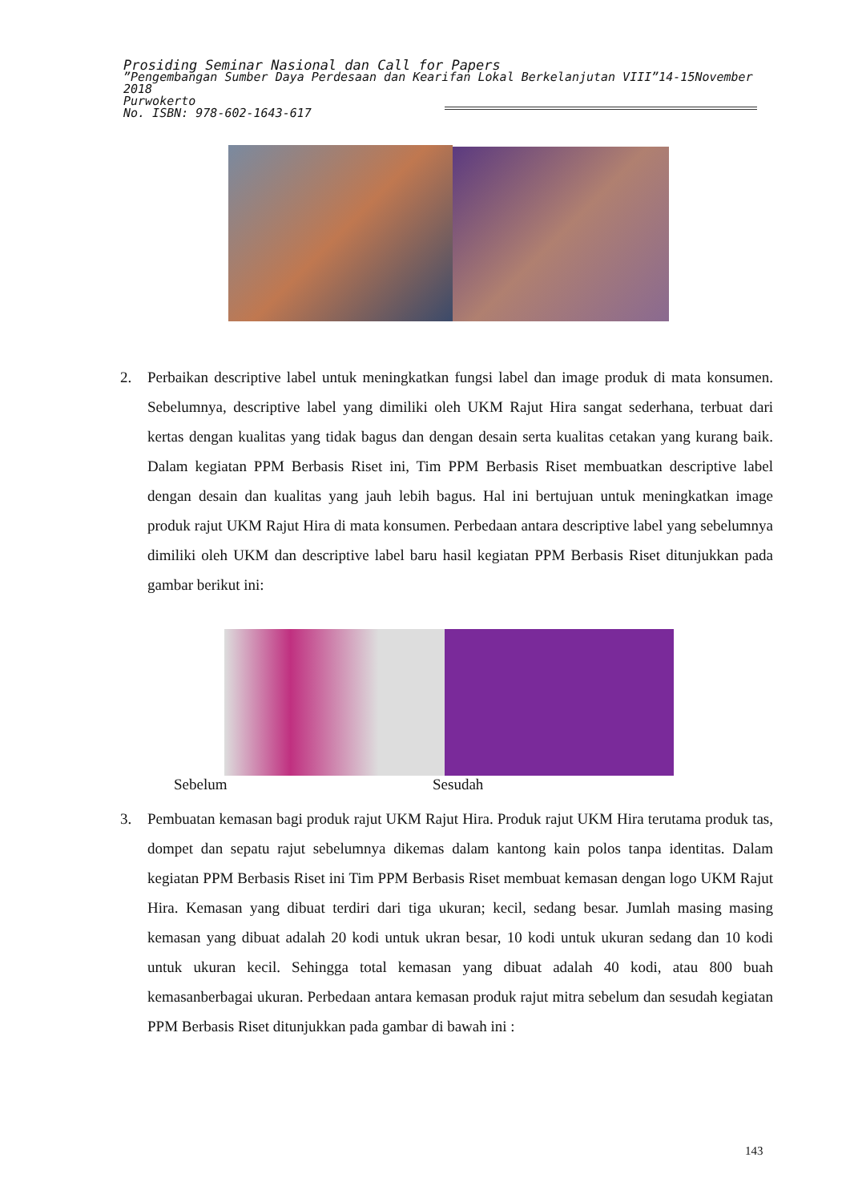Prosiding Seminar Nasional dan Call for Papers
”Pengembangan Sumber Daya Perdesaan dan Kearifan Lokal Berkelanjutan VIII”14-15November 2018
Purwokerto
No. ISBN: 978-602-1643-617
2. Perbaikan descriptive label untuk meningkatkan fungsi label dan image produk di mata konsumen. Sebelumnya, descriptive label yang dimiliki oleh UKM Rajut Hira sangat sederhana, terbuat dari kertas dengan kualitas yang tidak bagus dan dengan desain serta kualitas cetakan yang kurang baik. Dalam kegiatan PPM Berbasis Riset ini, Tim PPM Berbasis Riset membuatkan descriptive label dengan desain dan kualitas yang jauh lebih bagus. Hal ini bertujuan untuk meningkatkan image produk rajut UKM Rajut Hira di mata konsumen. Perbedaan antara descriptive label yang sebelumnya dimiliki oleh UKM dan descriptive label baru hasil kegiatan PPM Berbasis Riset ditunjukkan pada gambar berikut ini:
Sebelum Sesudah
3. Pembuatan kemasan bagi produk rajut UKM Rajut Hira. Produk rajut UKM Hira terutama produk tas, dompet dan sepatu rajut sebelumnya dikemas dalam kantong kain polos tanpa identitas. Dalam kegiatan PPM Berbasis Riset ini Tim PPM Berbasis Riset membuat kemasan dengan logo UKM Rajut Hira. Kemasan yang dibuat terdiri dari tiga ukuran; kecil, sedang besar. Jumlah masing masing kemasan yang dibuat adalah 20 kodi untuk ukran besar, 10 kodi untuk ukuran sedang dan 10 kodi untuk ukuran kecil. Sehingga total kemasan yang dibuat adalah 40 kodi, atau 800 buah kemasanberbagai ukuran. Perbedaan antara kemasan produk rajut mitra sebelum dan sesudah kegiatan PPM Berbasis Riset ditunjukkan pada gambar di bawah ini :
143